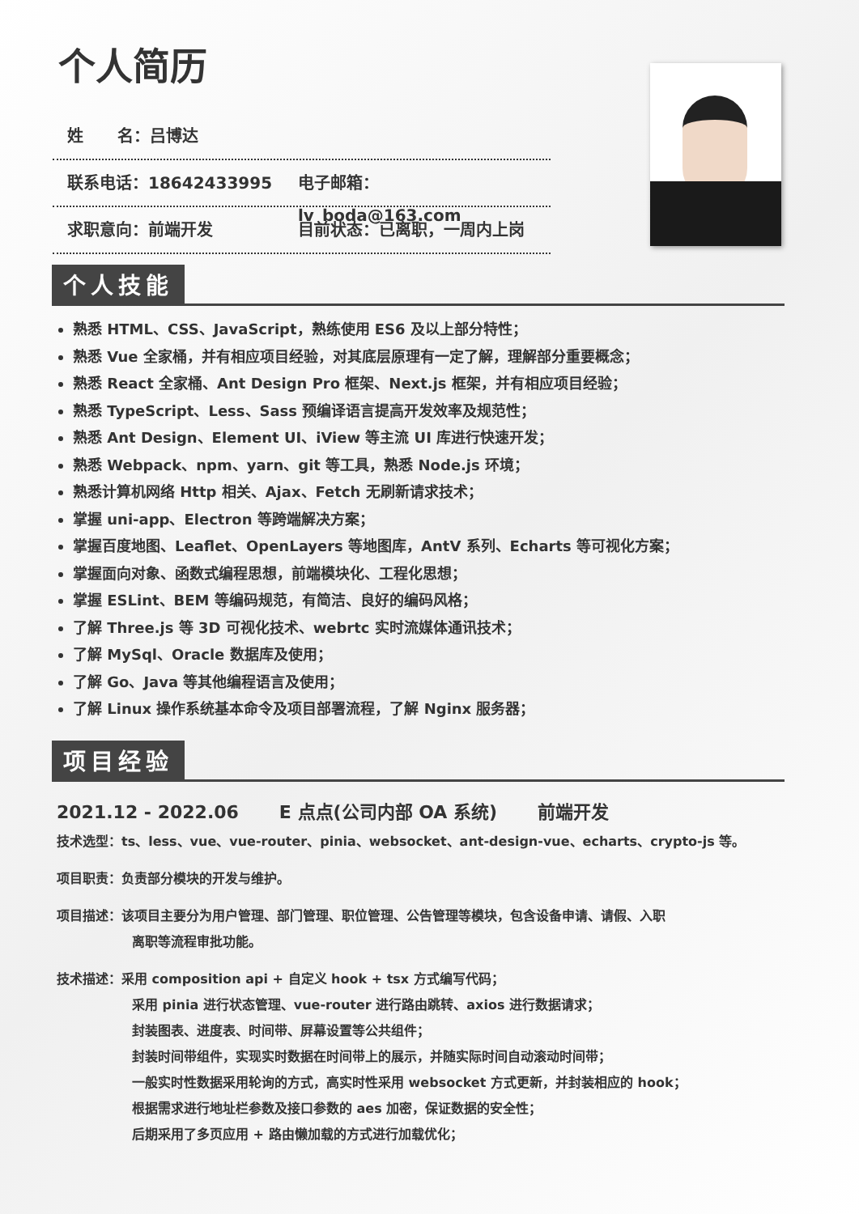个人简历
姓 名：吕博达
联系电话：18642433995 电子邮箱：lv_boda@163.com
求职意向：前端开发 目前状态：已离职，一周内上岗
个人技能
熟悉 HTML、CSS、JavaScript，熟练使用 ES6 及以上部分特性；
熟悉 Vue 全家桶，并有相应项目经验，对其底层原理有一定了解，理解部分重要概念；
熟悉 React 全家桶、Ant Design Pro 框架、Next.js 框架，并有相应项目经验；
熟悉 TypeScript、Less、Sass 预编译语言提高开发效率及规范性；
熟悉 Ant Design、Element UI、iView 等主流 UI 库进行快速开发；
熟悉 Webpack、npm、yarn、git 等工具，熟悉 Node.js 环境；
熟悉计算机网络 Http 相关、Ajax、Fetch 无刷新请求技术；
掌握 uni-app、Electron 等跨端解决方案；
掌握百度地图、Leaflet、OpenLayers 等地图库，AntV 系列、Echarts 等可视化方案；
掌握面向对象、函数式编程思想，前端模块化、工程化思想；
掌握 ESLint、BEM 等编码规范，有简洁、良好的编码风格；
了解 Three.js 等 3D 可视化技术、webrtc 实时流媒体通讯技术；
了解 MySql、Oracle 数据库及使用；
了解 Go、Java 等其他编程语言及使用；
了解 Linux 操作系统基本命令及项目部署流程，了解 Nginx 服务器；
项目经验
2021.12 - 2022.06 E 点点(公司内部 OA 系统) 前端开发
技术选型：ts、less、vue、vue-router、pinia、websocket、ant-design-vue、echarts、crypto-js 等。
项目职责：负责部分模块的开发与维护。
项目描述：该项目主要分为用户管理、部门管理、职位管理、公告管理等模块，包含设备申请、请假、入职
离职等流程审批功能。
技术描述：采用 composition api + 自定义 hook + tsx 方式编写代码；
采用 pinia 进行状态管理、vue-router 进行路由跳转、axios 进行数据请求；
封装图表、进度表、时间带、屏幕设置等公共组件；
封装时间带组件，实现实时数据在时间带上的展示，并随实际时间自动滚动时间带；
一般实时性数据采用轮询的方式，高实时性采用 websocket 方式更新，并封装相应的 hook；
根据需求进行地址栏参数及接口参数的 aes 加密，保证数据的安全性；
后期采用了多页应用 + 路由懒加载的方式进行加载优化；